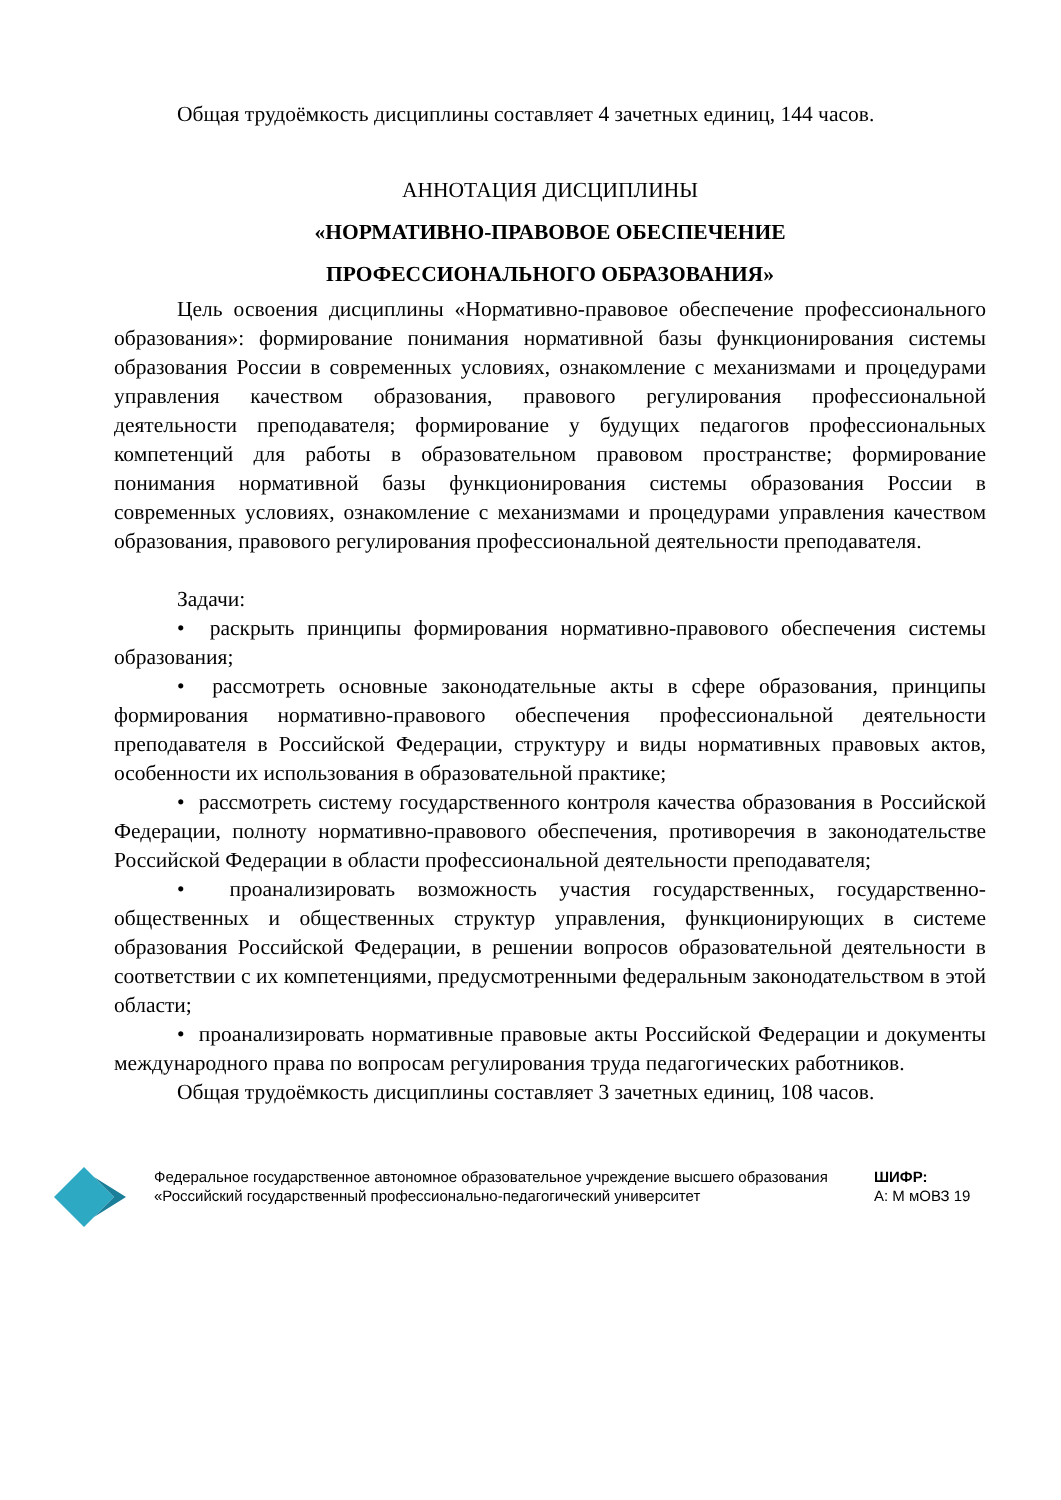Общая трудоёмкость дисциплины составляет 4 зачетных единиц, 144 часов.
АННОТАЦИЯ ДИСЦИПЛИНЫ
«НОРМАТИВНО-ПРАВОВОЕ ОБЕСПЕЧЕНИЕ
ПРОФЕССИОНАЛЬНОГО ОБРАЗОВАНИЯ»
Цель освоения дисциплины «Нормативно-правовое обеспечение профессионального образования»: формирование понимания нормативной базы функционирования системы образования России в современных условиях, ознакомление с механизмами и процедурами управления качеством образования, правового регулирования профессиональной деятельности преподавателя; формирование у будущих педагогов профессиональных компетенций для работы в образовательном правовом пространстве; формирование понимания нормативной базы функционирования системы образования России в современных условиях, ознакомление с механизмами и процедурами управления качеством образования, правового регулирования профессиональной деятельности преподавателя.
Задачи:
• раскрыть принципы формирования нормативно-правового обеспечения системы образования;
• рассмотреть основные законодательные акты в сфере образования, принципы формирования нормативно-правового обеспечения профессиональной деятельности преподавателя в Российской Федерации, структуру и виды нормативных правовых актов, особенности их использования в образовательной практике;
• рассмотреть систему государственного контроля качества образования в Российской Федерации, полноту нормативно-правового обеспечения, противоречия в законодательстве Российской Федерации в области профессиональной деятельности преподавателя;
• проанализировать возможность участия государственных, государственно-общественных и общественных структур управления, функционирующих в системе образования Российской Федерации, в решении вопросов образовательной деятельности в соответствии с их компетенциями, предусмотренными федеральным законодательством в этой области;
• проанализировать нормативные правовые акты Российской Федерации и документы международного права по вопросам регулирования труда педагогических работников.
Общая трудоёмкость дисциплины составляет 3 зачетных единиц, 108 часов.
Федеральное государственное автономное образовательное учреждение высшего образования «Российский государственный профессионально-педагогический университет
ШИФР:
А: М мОВЗ 19